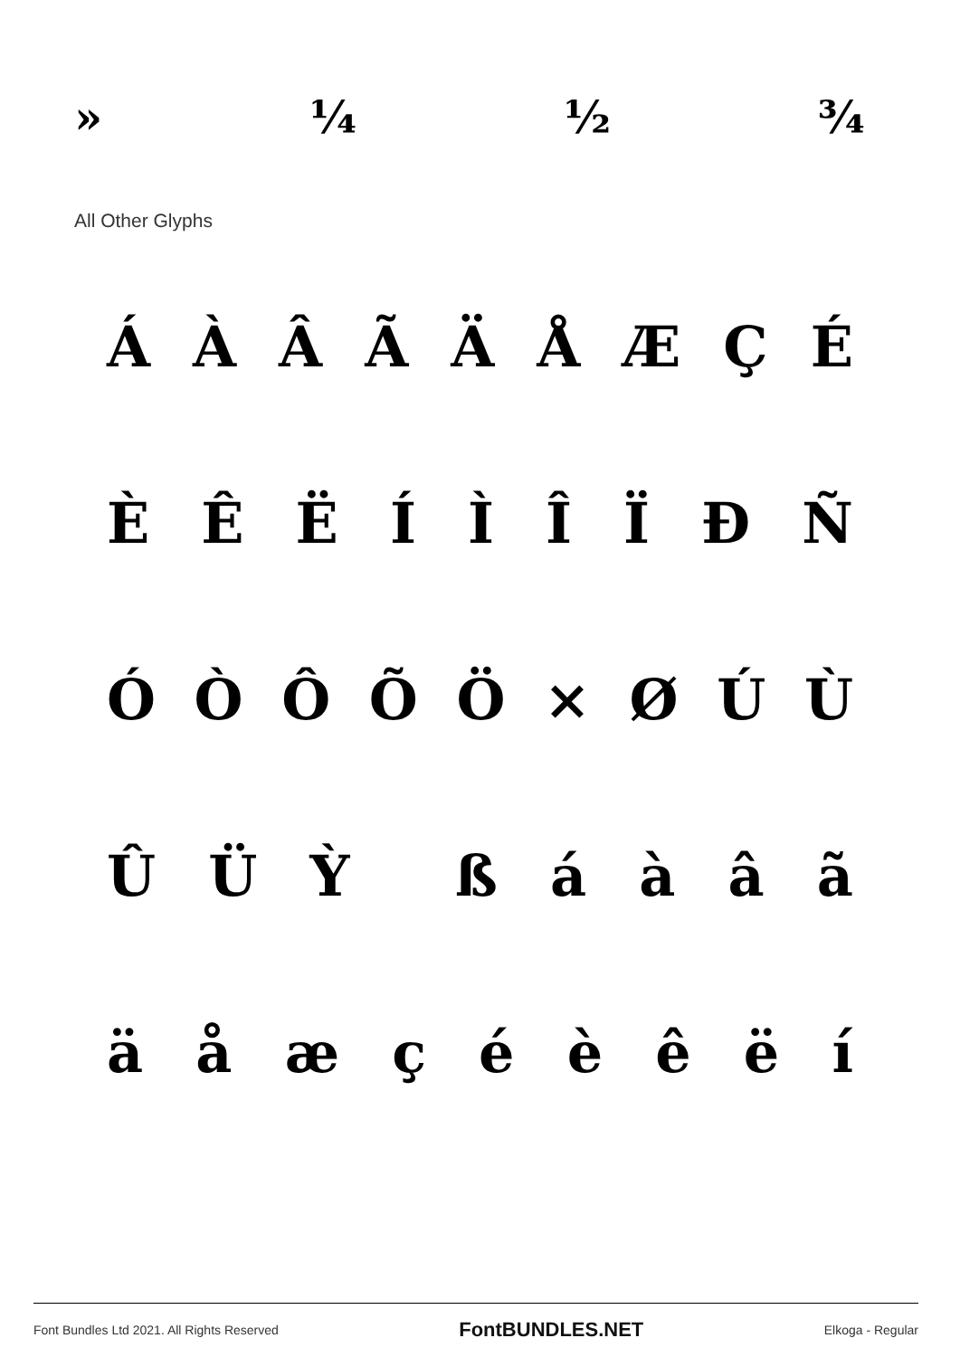» ¼ ½ ¾
All Other Glyphs
ÁÀÂÃÄÅÆÇÉ
ÈÊËÍÌÎÏÐÑ
ÓÒÔÕÖ × ØÚÙ
ÛÜỲ ßáàâã
äåæçéèêëí
Font Bundles Ltd 2021. All Rights Reserved FontBUNDLES.NET Elkoga - Regular